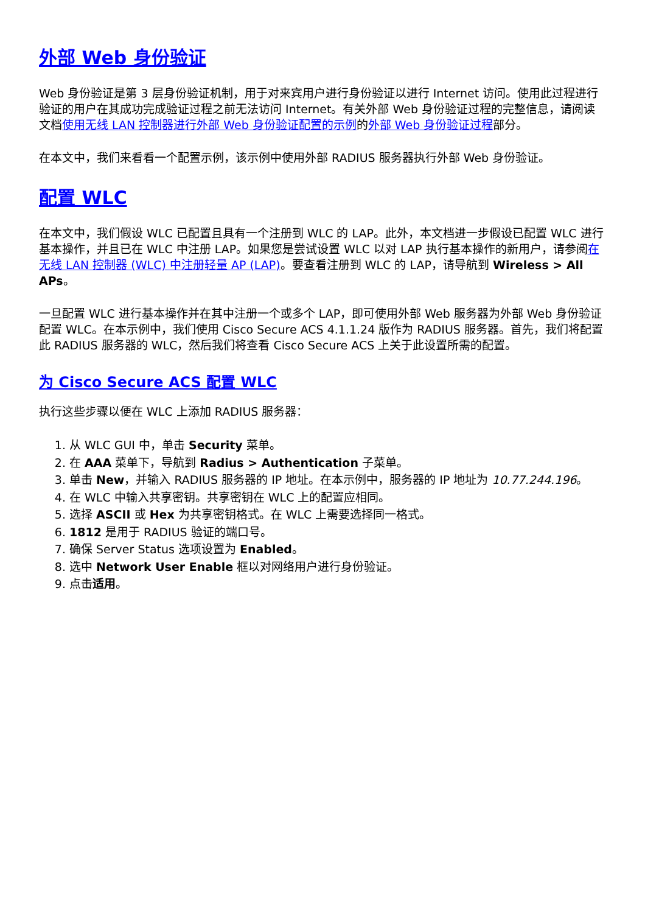外部 Web 身份验证
Web 身份验证是第 3 层身份验证机制，用于对来宾用户进行身份验证以进行 Internet 访问。使用此过程进行验证的用户在其成功完成验证过程之前无法访问 Internet。有关外部 Web 身份验证过程的完整信息，请阅读文档使用无线 LAN 控制器进行外部 Web 身份验证配置的示例的外部 Web 身份验证过程部分。
在本文中，我们来看看一个配置示例，该示例中使用外部 RADIUS 服务器执行外部 Web 身份验证。
配置 WLC
在本文中，我们假设 WLC 已配置且具有一个注册到 WLC 的 LAP。此外，本文档进一步假设已配置 WLC 进行基本操作，并且已在 WLC 中注册 LAP。如果您是尝试设置 WLC 以对 LAP 执行基本操作的新用户，请参阅在无线 LAN 控制器 (WLC) 中注册轻量 AP (LAP)。要查看注册到 WLC 的 LAP，请导航到 Wireless > All APs。
一旦配置 WLC 进行基本操作并在其中注册一个或多个 LAP，即可使用外部 Web 服务器为外部 Web 身份验证配置 WLC。在本示例中，我们使用 Cisco Secure ACS 4.1.1.24 版作为 RADIUS 服务器。首先，我们将配置此 RADIUS 服务器的 WLC，然后我们将查看 Cisco Secure ACS 上关于此设置所需的配置。
为 Cisco Secure ACS 配置 WLC
执行这些步骤以便在 WLC 上添加 RADIUS 服务器：
1. 从 WLC GUI 中，单击 Security 菜单。
2. 在 AAA 菜单下，导航到 Radius > Authentication 子菜单。
3. 单击 New，并输入 RADIUS 服务器的 IP 地址。在本示例中，服务器的 IP 地址为 10.77.244.196。
4. 在 WLC 中输入共享密钥。共享密钥在 WLC 上的配置应相同。
5. 选择 ASCII 或 Hex 为共享密钥格式。在 WLC 上需要选择同一格式。
6. 1812 是用于 RADIUS 验证的端口号。
7. 确保 Server Status 选项设置为 Enabled。
8. 选中 Network User Enable 框以对网络用户进行身份验证。
9. 点击适用。